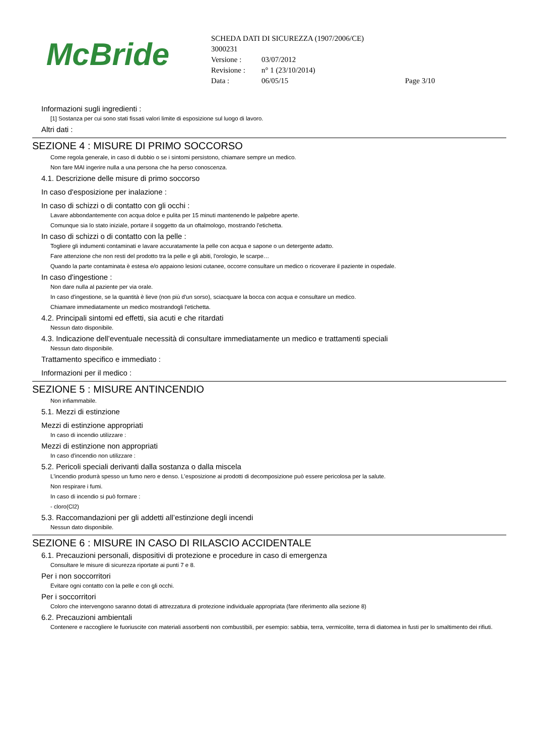McBride
SCHEDA DATI DI SICUREZZA (1907/2006/CE)
3000231
Versione : 03/07/2012
Revisione : n° 1 (23/10/2014)
Data : 06/05/15 Page 3/10
Informazioni sugli ingredienti :
[1] Sostanza per cui sono stati fissati valori limite di esposizione sul luogo di lavoro.
Altri dati :
SEZIONE 4 : MISURE DI PRIMO SOCCORSO
Come regola generale, in caso di dubbio o se i sintomi persistono, chiamare sempre un medico.
Non fare MAI ingerire nulla a una persona che ha perso conoscenza.
4.1. Descrizione delle misure di primo soccorso
In caso d'esposizione per inalazione :
In caso di schizzi o di contatto con gli occhi :
Lavare abbondantemente con acqua dolce e pulita per 15 minuti mantenendo le palpebre aperte.
Comunque sia lo stato iniziale, portare il soggetto da un oftalmologo, mostrando l'etichetta.
In caso di schizzi o di contatto con la pelle :
Togliere gli indumenti contaminati e lavare accuratamente la pelle con acqua e sapone o un detergente adatto.
Fare attenzione che non resti del prodotto tra la pelle e gli abiti, l'orologio, le scarpe…
Quando la parte contaminata è estesa e/o appaiono lesioni cutanee, occorre consultare un medico o ricoverare il paziente in ospedale.
In caso d'ingestione :
Non dare nulla al paziente per via orale.
In caso d'ingestione, se la quantità è lieve (non più d'un sorso), sciacquare la bocca con acqua e consultare un medico.
Chiamare immediatamente un medico mostrandogli l'etichetta.
4.2. Principali sintomi ed effetti, sia acuti e che ritardati
Nessun dato disponibile.
4.3. Indicazione dell’eventuale necessità di consultare immediatamente un medico e trattamenti speciali
Nessun dato disponibile.
Trattamento specifico e immediato :
Informazioni per il medico :
SEZIONE 5 : MISURE ANTINCENDIO
Non infiammabile.
5.1. Mezzi di estinzione
Mezzi di estinzione appropriati
In caso di incendio utilizzare :
Mezzi di estinzione non appropriati
In caso d'incendio non utilizzare :
5.2. Pericoli speciali derivanti dalla sostanza o dalla miscela
L'incendio produrrà spesso un fumo nero e denso. L'esposizione ai prodotti di decomposizione può essere pericolosa per la salute.
Non respirare i fumi.
In caso di incendio si può formare :
- cloro(Cl2)
5.3. Raccomandazioni per gli addetti all’estinzione degli incendi
Nessun dato disponibile.
SEZIONE 6 : MISURE IN CASO DI RILASCIO ACCIDENTALE
6.1. Precauzioni personali, dispositivi di protezione e procedure in caso di emergenza
Consultare le misure di sicurezza riportate ai punti 7 e 8.
Per i non soccorritori
Evitare ogni contatto con la pelle e con gli occhi.
Per i soccorritori
Coloro che intervengono saranno dotati di attrezzatura di protezione individuale appropriata (fare riferimento alla sezione 8)
6.2. Precauzioni ambientali
Contenere e raccogliere le fuoriuscite con materiali assorbenti non combustibili, per esempio: sabbia, terra, vermicolite, terra di diatomea in fusti per lo smaltimento dei rifiuti.